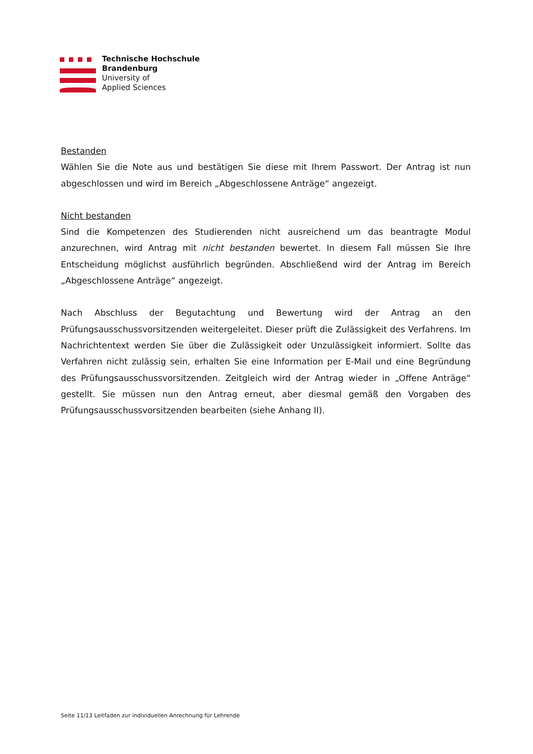Technische Hochschule
Brandenburg
University of
Applied Sciences
Bestanden
Wählen Sie die Note aus und bestätigen Sie diese mit Ihrem Passwort. Der Antrag ist nun abgeschlossen und wird im Bereich „Abgeschlossene Anträge“ angezeigt.
Nicht bestanden
Sind die Kompetenzen des Studierenden nicht ausreichend um das beantragte Modul anzurechnen, wird Antrag mit nicht bestanden bewertet. In diesem Fall müssen Sie Ihre Entscheidung möglichst ausführlich begründen. Abschließend wird der Antrag im Bereich „Abgeschlossene Anträge“ angezeigt.
Nach Abschluss der Begutachtung und Bewertung wird der Antrag an den Prüfungsausschussvorsitzenden weitergeleitet. Dieser prüft die Zulässigkeit des Verfahrens. Im Nachrichtentext werden Sie über die Zulässigkeit oder Unzulässigkeit informiert. Sollte das Verfahren nicht zulässig sein, erhalten Sie eine Information per E-Mail und eine Begründung des Prüfungsausschussvorsitzenden. Zeitgleich wird der Antrag wieder in „Offene Anträge“ gestellt. Sie müssen nun den Antrag erneut, aber diesmal gemäß den Vorgaben des Prüfungsausschussvorsitzenden bearbeiten (siehe Anhang II).
Seite 11/13 Leitfaden zur individuellen Anrechnung für Lehrende